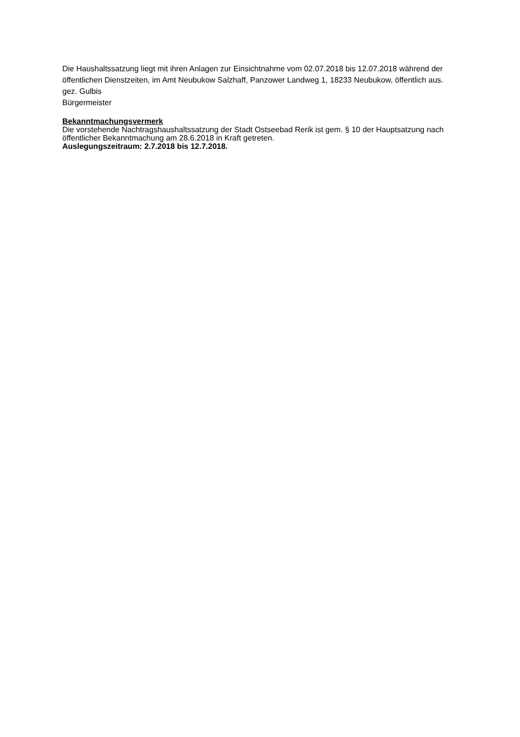Die Haushaltssatzung liegt mit ihren Anlagen zur Einsichtnahme vom 02.07.2018 bis 12.07.2018 während der öffentlichen Dienstzeiten, im Amt Neubukow Salzhaff, Panzower Landweg 1, 18233 Neubukow, öffentlich aus.
gez. Gulbis
Bürgermeister
Bekanntmachungsvermerk
Die vorstehende Nachtragshaushaltssatzung der Stadt Ostseebad Rerik ist gem. § 10 der Hauptsatzung nach öffentlicher Bekanntmachung am 28.6.2018 in Kraft getreten.
Auslegungszeitraum: 2.7.2018 bis 12.7.2018.